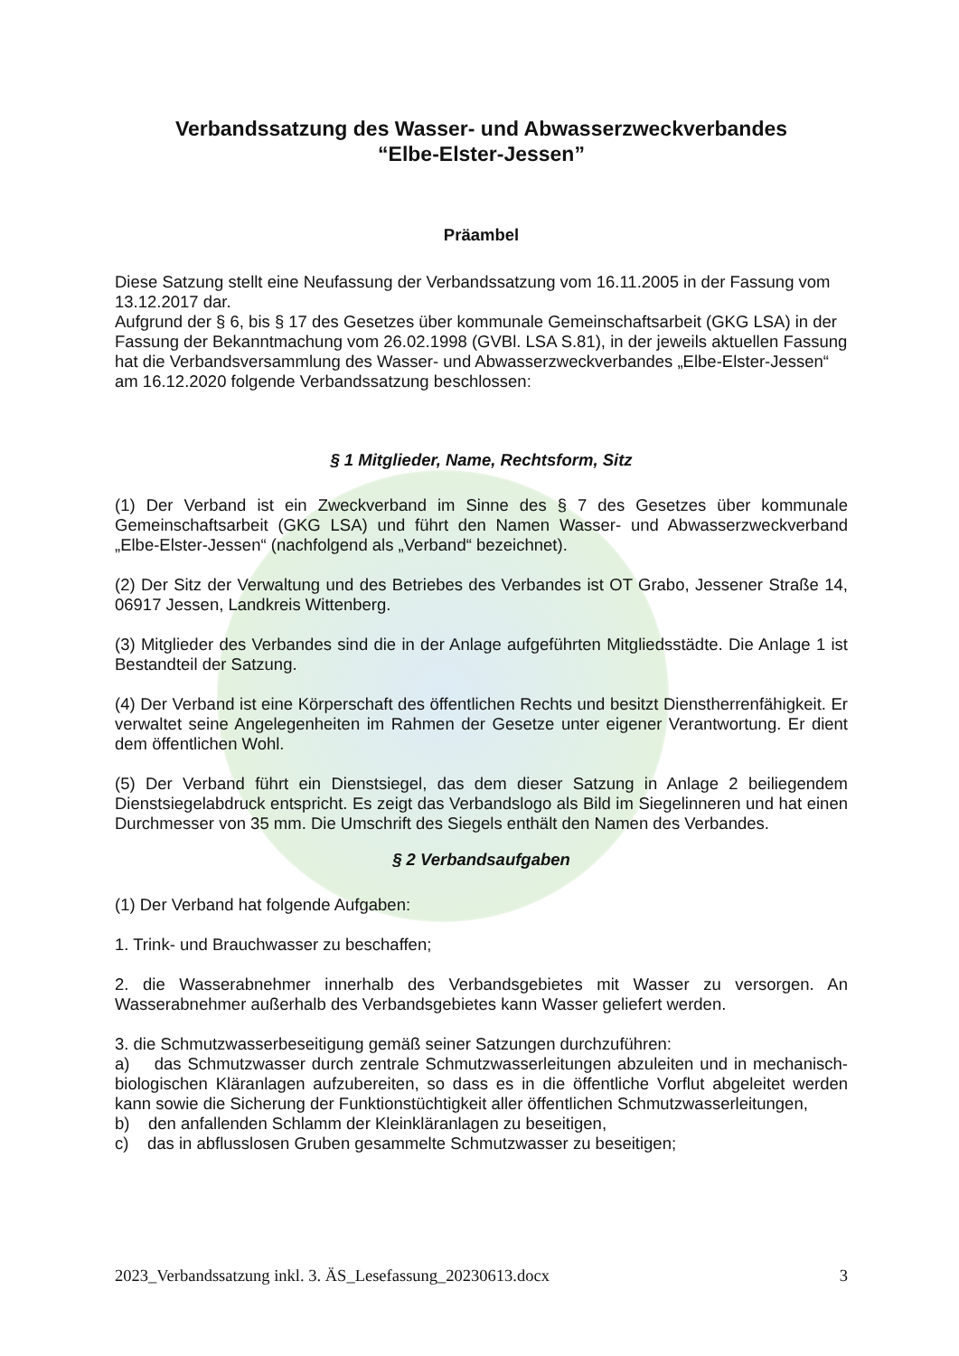Verbandssatzung des Wasser- und Abwasserzweckverbandes
“Elbe-Elster-Jessen”
Präambel
Diese Satzung stellt eine Neufassung der Verbandssatzung vom 16.11.2005 in der Fassung vom 13.12.2017 dar.
Aufgrund der § 6, bis § 17 des Gesetzes über kommunale Gemeinschaftsarbeit (GKG LSA) in der Fassung der Bekanntmachung vom 26.02.1998 (GVBl. LSA S.81), in der jeweils aktuellen Fassung hat die Verbandsversammlung des Wasser- und Abwasserzweckverbandes „Elbe-Elster-Jessen“ am 16.12.2020 folgende Verbandssatzung beschlossen:
§ 1 Mitglieder, Name, Rechtsform, Sitz
(1) Der Verband ist ein Zweckverband im Sinne des § 7 des Gesetzes über kommunale Gemeinschaftsarbeit (GKG LSA) und führt den Namen Wasser- und Abwasserzweckverband „Elbe-Elster-Jessen“ (nachfolgend als „Verband“ bezeichnet).
(2) Der Sitz der Verwaltung und des Betriebes des Verbandes ist OT Grabo, Jessener Straße 14, 06917 Jessen, Landkreis Wittenberg.
(3) Mitglieder des Verbandes sind die in der Anlage aufgeführten Mitgliedsstädte. Die Anlage 1 ist Bestandteil der Satzung.
(4) Der Verband ist eine Körperschaft des öffentlichen Rechts und besitzt Dienstherrenfähigkeit. Er verwaltet seine Angelegenheiten im Rahmen der Gesetze unter eigener Verantwortung. Er dient dem öffentlichen Wohl.
(5) Der Verband führt ein Dienstsiegel, das dem dieser Satzung in Anlage 2 beiliegendem Dienstsiegelabdruck entspricht. Es zeigt das Verbandslogo als Bild im Siegelinneren und hat einen Durchmesser von 35 mm. Die Umschrift des Siegels enthält den Namen des Verbandes.
§ 2 Verbandsaufgaben
(1) Der Verband hat folgende Aufgaben:
1. Trink- und Brauchwasser zu beschaffen;
2. die Wasserabnehmer innerhalb des Verbandsgebietes mit Wasser zu versorgen. An Wasserabnehmer außerhalb des Verbandsgebietes kann Wasser geliefert werden.
3. die Schmutzwasserbeseitigung gemäß seiner Satzungen durchzuführen:
a) das Schmutzwasser durch zentrale Schmutzwasserleitungen abzuleiten und in mechanisch-biologischen Kläranlagen aufzubereiten, so dass es in die öffentliche Vorflut abgeleitet werden kann sowie die Sicherung der Funktionstüchtigkeit aller öffentlichen Schmutzwasserleitungen,
b) den anfallenden Schlamm der Kleinkläranlagen zu beseitigen,
c) das in abflusslosen Gruben gesammelte Schmutzwasser zu beseitigen;
2023_Verbandssatzung inkl. 3. ÄS_Lesefassung_20230613.docx 3